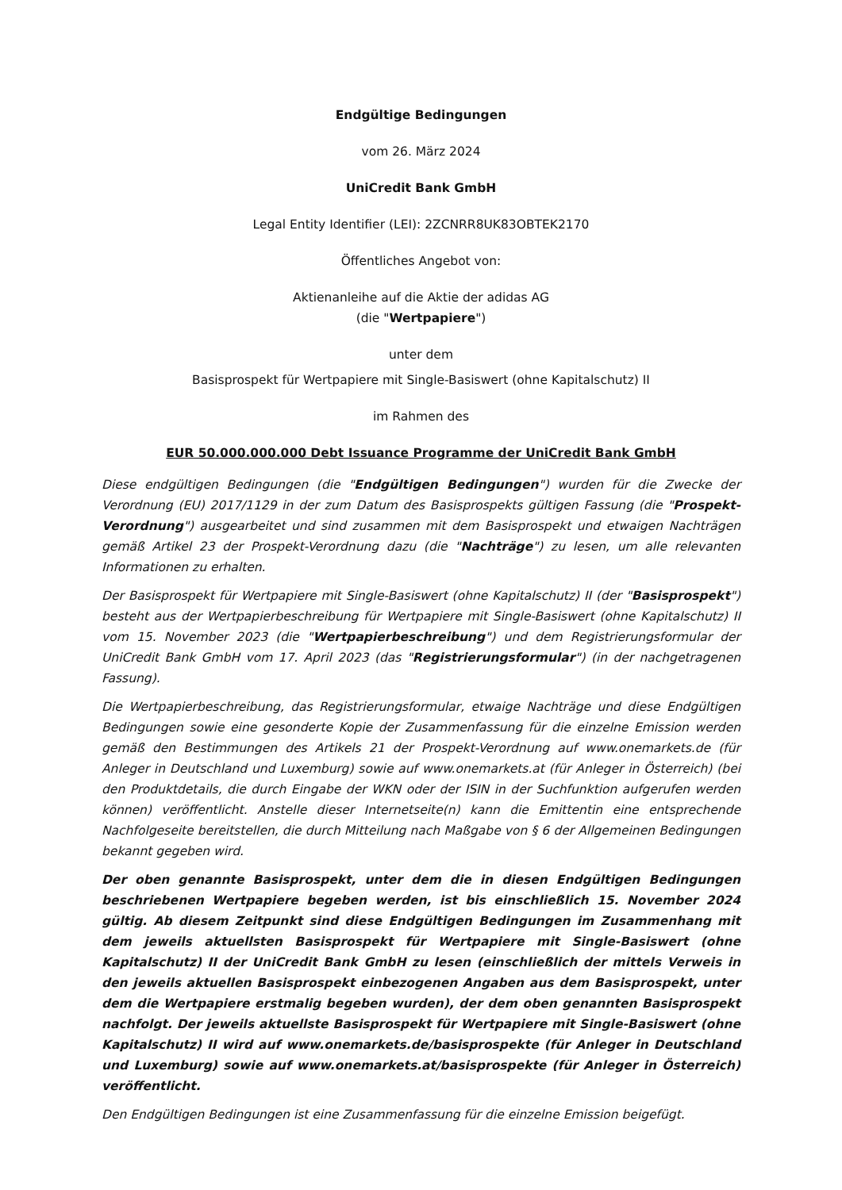Endgültige Bedingungen
vom 26. März 2024
UniCredit Bank GmbH
Legal Entity Identifier (LEI): 2ZCNRR8UK83OBTEK2170
Öffentliches Angebot von:
Aktienanleihe auf die Aktie der adidas AG
(die "Wertpapiere")
unter dem
Basisprospekt für Wertpapiere mit Single-Basiswert (ohne Kapitalschutz) II
im Rahmen des
EUR 50.000.000.000 Debt Issuance Programme der UniCredit Bank GmbH
Diese endgültigen Bedingungen (die "Endgültigen Bedingungen") wurden für die Zwecke der Verordnung (EU) 2017/1129 in der zum Datum des Basisprospekts gültigen Fassung (die "Prospekt-Verordnung") ausgearbeitet und sind zusammen mit dem Basisprospekt und etwaigen Nachträgen gemäß Artikel 23 der Prospekt-Verordnung dazu (die "Nachträge") zu lesen, um alle relevanten Informationen zu erhalten.
Der Basisprospekt für Wertpapiere mit Single-Basiswert (ohne Kapitalschutz) II (der "Basisprospekt") besteht aus der Wertpapierbeschreibung für Wertpapiere mit Single-Basiswert (ohne Kapitalschutz) II vom 15. November 2023 (die "Wertpapierbeschreibung") und dem Registrierungsformular der UniCredit Bank GmbH vom 17. April 2023 (das "Registrierungsformular") (in der nachgetragenen Fassung).
Die Wertpapierbeschreibung, das Registrierungsformular, etwaige Nachträge und diese Endgültigen Bedingungen sowie eine gesonderte Kopie der Zusammenfassung für die einzelne Emission werden gemäß den Bestimmungen des Artikels 21 der Prospekt-Verordnung auf www.onemarkets.de (für Anleger in Deutschland und Luxemburg) sowie auf www.onemarkets.at (für Anleger in Österreich) (bei den Produktdetails, die durch Eingabe der WKN oder der ISIN in der Suchfunktion aufgerufen werden können) veröffentlicht. Anstelle dieser Internetseite(n) kann die Emittentin eine entsprechende Nachfolgeseite bereitstellen, die durch Mitteilung nach Maßgabe von § 6 der Allgemeinen Bedingungen bekannt gegeben wird.
Der oben genannte Basisprospekt, unter dem die in diesen Endgültigen Bedingungen beschriebenen Wertpapiere begeben werden, ist bis einschließlich 15. November 2024 gültig. Ab diesem Zeitpunkt sind diese Endgültigen Bedingungen im Zusammenhang mit dem jeweils aktuellsten Basisprospekt für Wertpapiere mit Single-Basiswert (ohne Kapitalschutz) II der UniCredit Bank GmbH zu lesen (einschließlich der mittels Verweis in den jeweils aktuellen Basisprospekt einbezogenen Angaben aus dem Basisprospekt, unter dem die Wertpapiere erstmalig begeben wurden), der dem oben genannten Basisprospekt nachfolgt. Der jeweils aktuellste Basisprospekt für Wertpapiere mit Single-Basiswert (ohne Kapitalschutz) II wird auf www.onemarkets.de/basisprospekte (für Anleger in Deutschland und Luxemburg) sowie auf www.onemarkets.at/basisprospekte (für Anleger in Österreich) veröffentlicht.
Den Endgültigen Bedingungen ist eine Zusammenfassung für die einzelne Emission beigefügt.